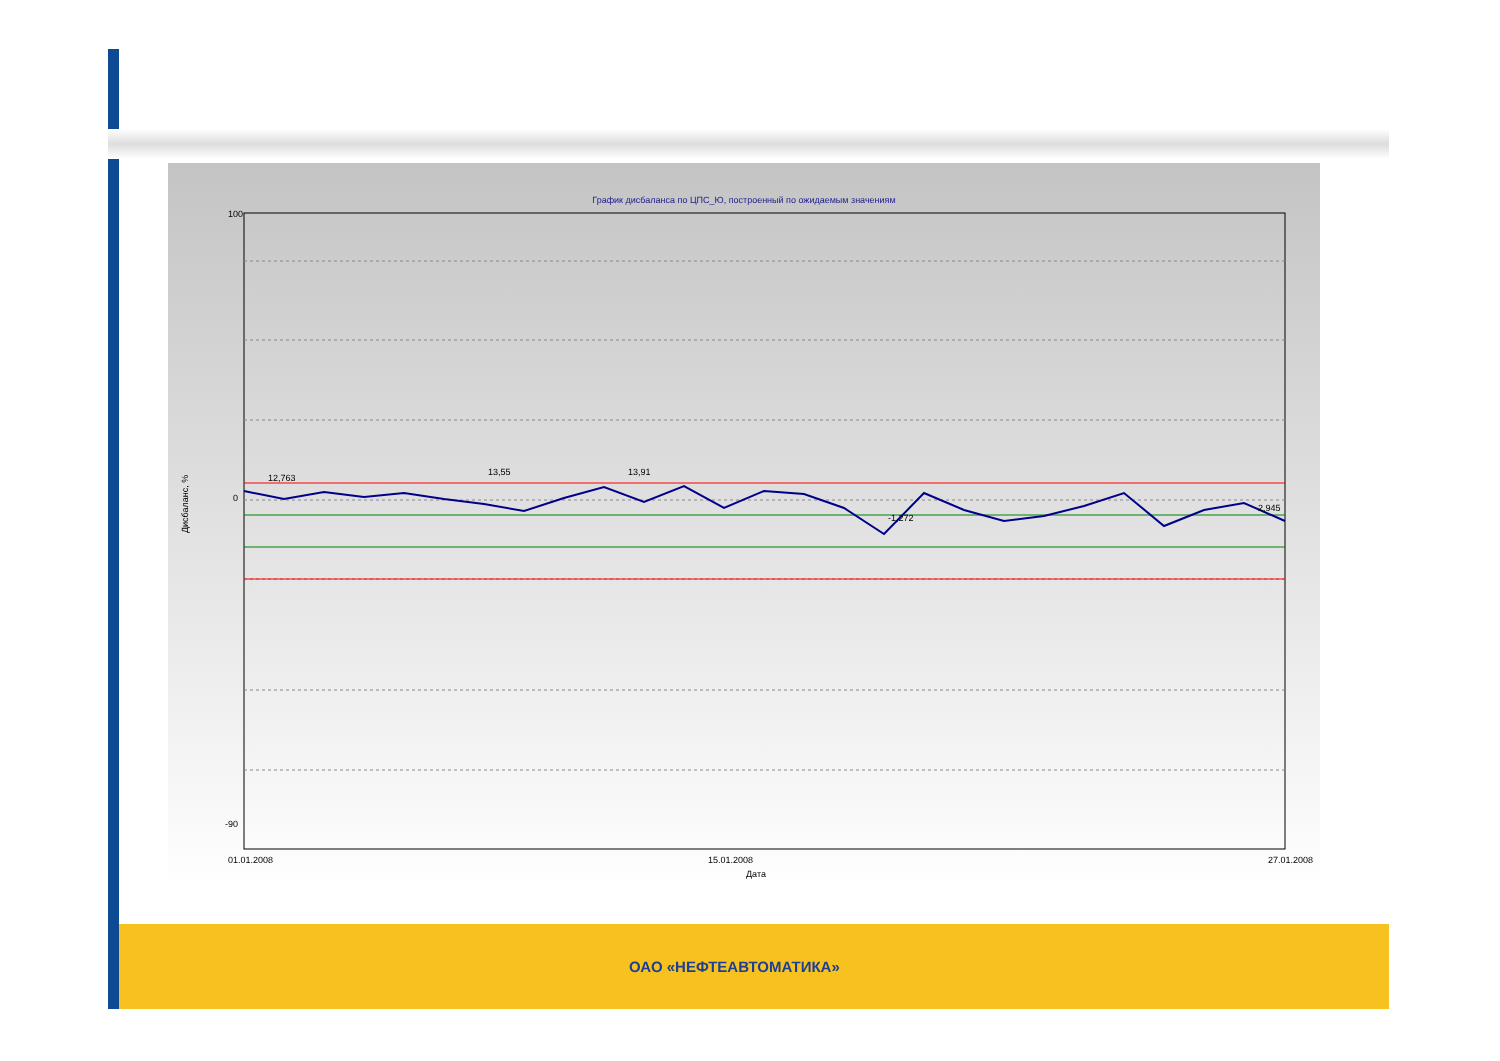График дисбаланса по ЦПС_Ю, построенный по ожидаемым значениям
100
0
-90
01.01.2008
15.01.2008
27.01.2008
Дата
12,763
13,55
13,91
-1,272
2,945
Дисбаланс, %
ОАО «НЕФТЕАВТОМАТИКА»